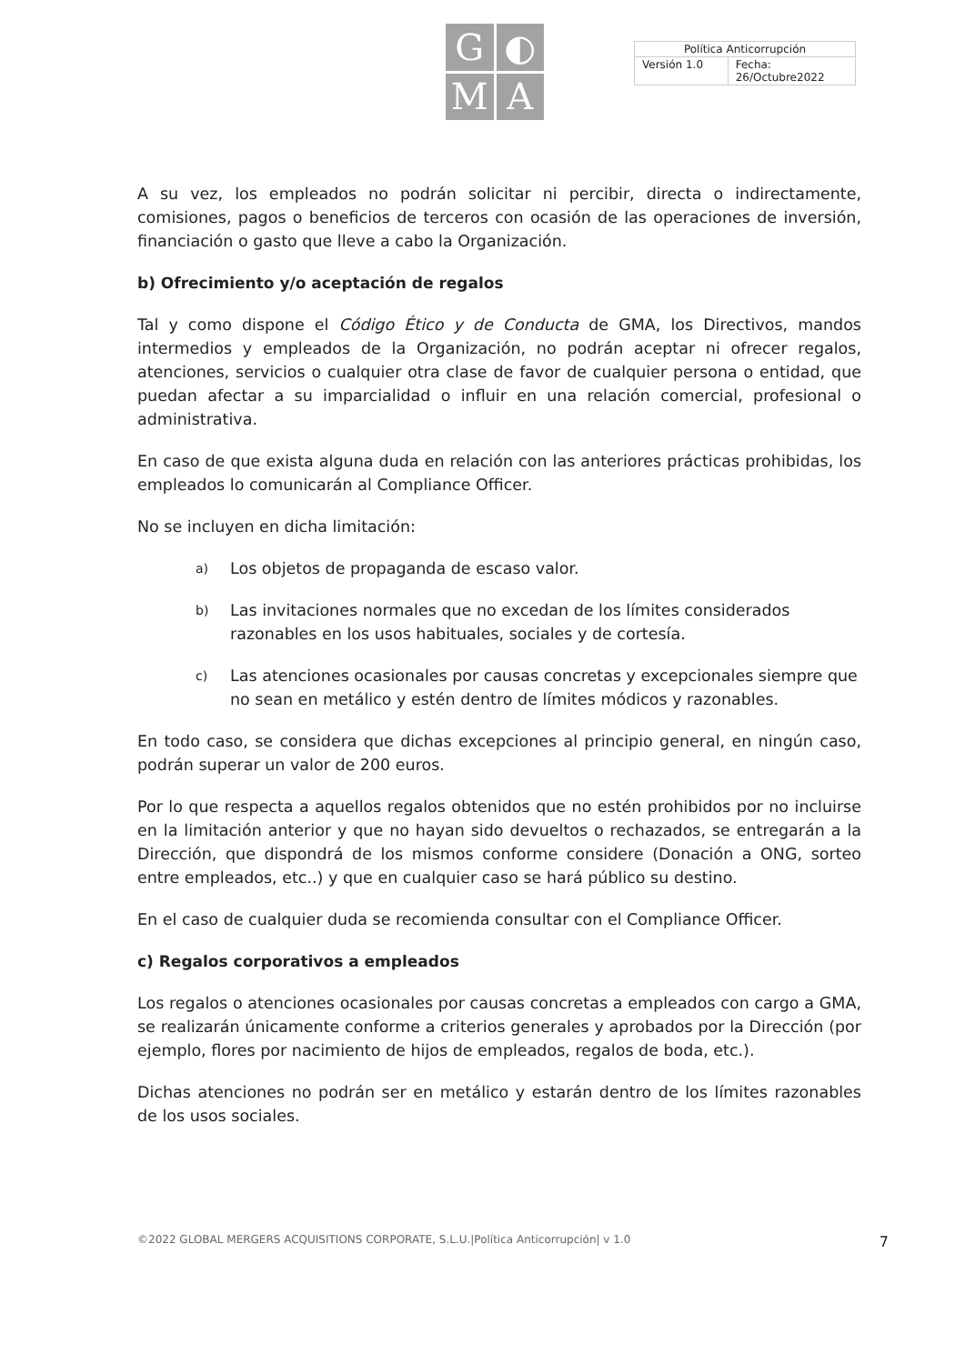G
◐
M
A
| Política Anticorrupción | |
| Versión 1.0 | Fecha: 26/Octubre2022 |
A su vez, los empleados no podrán solicitar ni percibir, directa o indirectamente, comisiones, pagos o beneficios de terceros con ocasión de las operaciones de inversión, financiación o gasto que lleve a cabo la Organización.
b) Ofrecimiento y/o aceptación de regalos
Tal y como dispone el Código Ético y de Conducta de GMA, los Directivos, mandos intermedios y empleados de la Organización, no podrán aceptar ni ofrecer regalos, atenciones, servicios o cualquier otra clase de favor de cualquier persona o entidad, que puedan afectar a su imparcialidad o influir en una relación comercial, profesional o administrativa.
En caso de que exista alguna duda en relación con las anteriores prácticas prohibidas, los empleados lo comunicarán al Compliance Officer.
No se incluyen en dicha limitación:
a)
Los objetos de propaganda de escaso valor.
b)
Las invitaciones normales que no excedan de los límites considerados razonables en los usos habituales, sociales y de cortesía.
c)
Las atenciones ocasionales por causas concretas y excepcionales siempre que no sean en metálico y estén dentro de límites módicos y razonables.
En todo caso, se considera que dichas excepciones al principio general, en ningún caso, podrán superar un valor de 200 euros.
Por lo que respecta a aquellos regalos obtenidos que no estén prohibidos por no incluirse en la limitación anterior y que no hayan sido devueltos o rechazados, se entregarán a la Dirección, que dispondrá de los mismos conforme considere (Donación a ONG, sorteo entre empleados, etc..) y que en cualquier caso se hará público su destino.
En el caso de cualquier duda se recomienda consultar con el Compliance Officer.
c) Regalos corporativos a empleados
Los regalos o atenciones ocasionales por causas concretas a empleados con cargo a GMA, se realizarán únicamente conforme a criterios generales y aprobados por la Dirección (por ejemplo, flores por nacimiento de hijos de empleados, regalos de boda, etc.).
Dichas atenciones no podrán ser en metálico y estarán dentro de los límites razonables de los usos sociales.
©2022 GLOBAL MERGERS ACQUISITIONS CORPORATE, S.L.U.|Política Anticorrupción| v 1.0 7